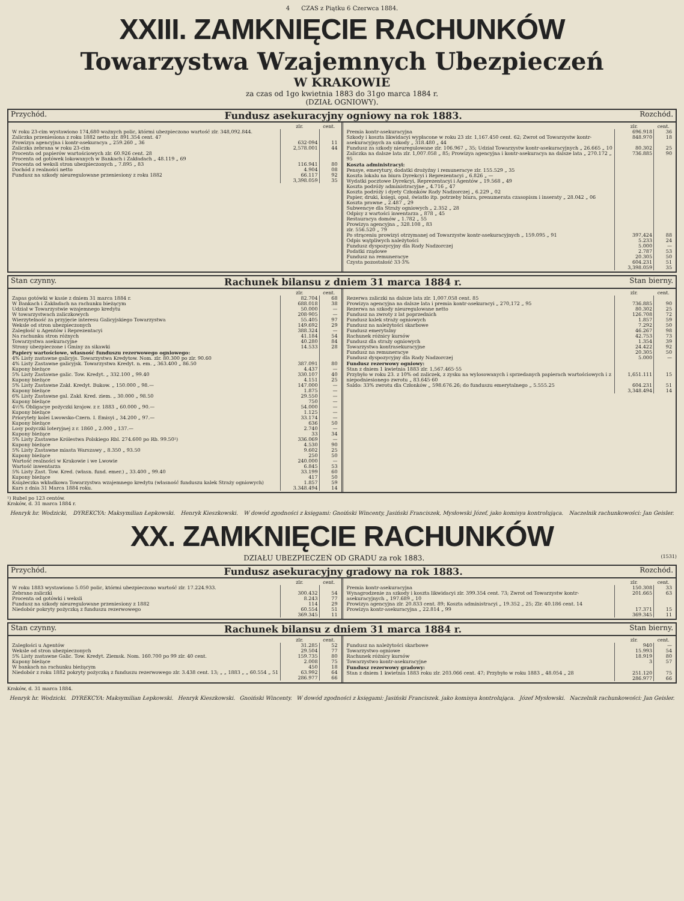4 CZAS z Piątku 6 Czerwca 1884.
XXIII. ZAMKNIĘCIE RACHUNKÓW
Towarzystwa Wzajemnych Ubezpieczeń
W KRAKOWIE
za czas od 1go kwietnia 1883 do 31go marca 1884 r.
(DZIAŁ OGNIOWY).
Przychód. Fundusz asekuracyjny ogniowy na rok 1883. Rozchód.
| | zlr. | cent. |
| --- | --- | --- |
| W roku 23-cim wystawiono 174,680 ważnych polic, którmi ubezpieczono wartość zlr. 348,092.844. | | |
| Zaliczka przeniesiona z roku 1882 netto zlr. 891.354 cent. 47 | | |
| Prowizya agencyjna i kontr-asekuracya „ 259.260 „ 36 | 632·094 | 11 |
| Zaliczka zebrana w roku 23-cim | 2,578.001 | 44 |
| Procenta od papierów wartościowych zlr. 60.926 cent. 28 | | |
| Procenta od gotówek lokowanych w Bankach i Zakładach „ 48.119 „ 69 | | |
| Procenta od weksli stron ubezpieczonych „ 7.895 „ 83 | 116.941 | 80 |
| Dochód z realności netto | 4.904 | 08 |
| Fundusz na szkody nieuregulowane przeniesiony z roku 1882 | 66.117 | 92 |
| | 3,398.059 | 35 |
| | zlr. | cent. |
| --- | --- | --- |
| Premia kontr-asekuracyjna | 696.918 | 36 |
| Szkody i koszta likwidacyi wypłacone w roku 23 zlr. 1,167.450 cent. 62; Zwrot od Towarzystw kontr-asekuracyjnych za szkody „ 318.480 „ 44 | 848.970 | 18 |
| Fundusz za szkody nieuregulowane zlr. 106.967 „ 35; Udział Towarzystw kontr-asekuracyjnych „ 26.665 „ 10 | 80.302 | 25 |
| Zaliczka na dalsze lata zlr. 1,007.058 „ 85; Prowizya agencyjna i kontr-asekuracya na dalsze lata „ 270.172 „ 95 | 736.885 | 90 |
| Koszta administracyi: | | |
| Pensye, emerytury, dodatki drożyźny i remuneracye zlr. 155.529 „ 35 | | |
| Koszta lokalu na biura Dyrekcyi i Reprezentacyi „ 6.826 „ — | | |
| Wydatki pocztowe Dyrekcyi, Reprezentacyi i Agentów „ 19.568 „ 49 | | |
| Koszta podróży administracyjne „ 4.716 „ 47 | | |
| Koszta podróży i dyety Członków Rady Nadzorczej „ 6.229 „ 02 | | |
| Papier, druki, księgi, opał, światło itp. potrzeby biura, prenumerata czasopism i inseraty „ 28.042 „ 06 | | |
| Koszta prawne „ 2.487 „ 29 | | |
| Subwencye dla Straży ogniowych „ 2.352 „ 28 | | |
| Odpisy z wartości inwentarza „ 878 „ 45 | | |
| Restauracya domów „ 1.782 „ 55 | | |
| Prowizya agencyjna „ 328.108 „ 83 | | |
| zlr. 556.520 „ 79 | | |
| Po strąceniu prowizyi otrzymanej od Towarzystw kontr-asekuracyjnych „ 159.095 „ 91 | 397,424 | 88 |
| Odpis wątpliwych należytości | 5.233 | 24 |
| Fundusz dyspozycyjny dla Rady Nadzorczej | 5.000 | — |
| Podatki rządowe | 2.787 | 53 |
| Fundusz na remuneracye | 20.305 | 50 |
| Czysta pozostałość 33·3% | 604.231 | 51 |
| | 3,398.059 | 35 |
Stan czynny. Rachunek bilansu z dniem 31 marca 1884 r. Stan bierny.
| | zlr. | cent. |
| --- | --- | --- |
| Zapas gotówki w kasie z dniem 31 marca 1884 r. | 82.704 | 68 |
| W Bankach i Zakładach na rachunku bieżącym | 688.018 | 38 |
| Udział w Towarzystwie wzajemnego kredytu | 50.000 | — |
| W towarzystwach zaliczkowych | 208·905 | — |
| Wierzytelność za przyjęcie interesu Galicyjskiego Towarzystwa | 55.405 | 97 |
| Weksle od stron ubezpieczonych | 149.692 | 29 |
| Zaległość u Agentów i Reprezentacyi | 388.324 | — |
| Na rachunku stron różnych | 41.184 | 54 |
| Towarzystwa asekuracyjne | 40.280 | 84 |
| Strony ubezpieczone i Gminy za sikawki | 14.533 | 28 |
| Papiery wartościowe, własność funduszu rezerwowego ogniowego: | | |
| 4% Listy zastawne galicyjs. Towarzystwa Kredytow. Nom. zlr. 80.300 po zlr. 90.60 | | |
| 4% Listy Zastawne galicyjsk. Towarzystwa Kredyt. n. em. „ 363.400 „ 86.50 | 387.091 | 80 |
| Kupony bieżące | 4.437 | — |
| 5% Listy Zastawne galic. Tow. Kredyt. „ 332.100 „ 99.40 | 330.107 | 40 |
| Kupony bieżące | 4.151 | 25 |
| 5% Listy Zastawne Zakł. Kredyt. Bukow. „ 150.000 „ 98.— | 147.000 | — |
| Kupony bieżące | 1.875 | — |
| 6% Listy Zastawne gal. Zakł. Kred. ziem. „ 30.000 „ 98.50 | 29.550 | — |
| Kupony bieżące | 750 | — |
| 4½% Obligacye pożyczki krajow. z r. 1883 „ 60.000 „ 90.— | 54.000 | — |
| Kupony bieżące | 1.125 | — |
| Priorytety kolei Lwowsko-Czern. I. Emisyi „ 34.200 „ 97.— | 33.174 | — |
| Kupony bieżące | 636 | 50 |
| Losy pożyczki loteryjnej z r. 1860 „ 2.000 „ 137.— | 2.740 | — |
| Kupony bieżące | 33 | 34 |
| 5% Listy Zastawne Królestwa Polskiego Rbl. 274.600 po Rb. 99.50¹) | 336.069 | — |
| Kupony bieżące | 4.530 | 90 |
| 5% Listy Zastawne miasta Warszawy „ 8.350 „ 93.50 | 9.602 | 25 |
| Kupony bieżące | 250 | 50 |
| Wartość realności w Krakowie i we Lwowie | 240.000 | — |
| Wartość inwentarza | 6.845 | 53 |
| 5% Listy Zast. Tow. Kred. (własn. fund. emer.) „ 33.400 „ 99.40 | 33.199 | 60 |
| Kupony bieżące | 417 | 50 |
| Książeczka wkładkowa Towarzystwa wzajemnego kredytu (własność funduszu kalek Straży ogniowych) | 1.857 | 59 |
| Kurs z dnia 31 Marca 1884 roku. | 3.348.494 | 14 |
| | zlr. | cent. |
| --- | --- | --- |
| Rezerwa zaliczki na dalsze lata zlr. 1,007.058 cent. 85 | | |
| Prowizya agencyjna na dalsze lata i premia kontr-asekuracyi „ 270,172 „ 95 | 736.885 | 90 |
| Rezerwa na szkody nieuregulowane netto | 80.302 | 25 |
| Fundusz na zwroty z lat poprzednich | 126.708 | 72 |
| Fundusz kalek straży ogniowych | 1.857 | 59 |
| Fundusz na należytości skarbowe | 7.292 | 50 |
| Fundusz emerytalny | 46.267 | 98 |
| Rachunek różnicy kursów | 42.753 | 73 |
| Fundusz dla straży ogniowych | 1.354 | 39 |
| Towarzystwa kontrasekuracyjne | 24.422 | 92 |
| Fundusz na remuneracye | 20.305 | 50 |
| Fundusz dyspozycyjny dla Rady Nadzorczej | 5.000 | — |
| Fundusz rezerwowy ogniowy: | | |
| Stan z dniem 1 kwietnia 1883 zlr. 1,567.465·55 | | |
| Przybyło w roku 23. z 10% od zaliczek, z zysku na wylosowanych i sprzedanych papierach wartościowych i z niepodniesionego zwrotu „ 83.645·60 | 1,651.111 | 15 |
| Saldo: 33% zwrotu dla Członków „ 598.676.26; do funduszu emerytalnego „ 5.555.25 | 604.231 | 51 |
| | 3,348.494 | 14 |
¹) Rubel po 123 centów.
Kraków, d. 31 marca 1884 r.
Henryk hr. Wodzicki, DYREKCYA: Maksymilian Łepkowski. Henryk Kieszkowski. W dowód zgodności z księgami: Gnoiński Wincenty, Jasiński Franciszek, Mysłowski Józef, jako komisya kontrolująca. Naczelnik rachunkowości: Jan Geisler.
XX. ZAMKNIĘCIE RACHUNKÓW
DZIAŁU UBEZPIECZEŃ OD GRADU za rok 1883. (1531)
Przychód. Fundusz asekuracyjny gradowy na rok 1883. Rozchód.
| | zlr. | cent. |
| --- | --- | --- |
| W roku 1883 wystawiono 5.050 polic, którmi ubezpieczono wartość zlr. 17.224.933. | | |
| Zebrano zaliczki | 300.432 | 54 |
| Procenta od gotówki i weksli | 8.243 | 77 |
| Fundusz na szkody nieuregulowane przeniesiony z 1882 | 114 | 29 |
| Niedobór pokryty pożyczką z funduszu rezerwowego | 60.554 | 51 |
| | 369.345 | 11 |
| | zlr. | cent. |
| --- | --- | --- |
| Premia kontr-asekuracyjna | 150.308 | 33 |
| Wynagrodzenie za szkody i koszta likwidacyi zlr. 399.354 cent. 73; Zwrot od Towarzystw kontr-asekuracyjnych „ 197.689 „ 10 | 201.665 | 63 |
| Prowizya agencyjna zlr. 20.833 cent. 89; Koszta administracyi „ 19.352 „ 25; Zlr. 40.186 cent. 14 | | |
| Prowizya kontr-asekuracyjna „ 22.814 „ 99 | 17.371 | 15 |
| | 369.345 | 11 |
Stan czynny. Rachunek bilansu z dniem 31 marca 1884 r. Stan bierny.
| | zlr. | cent. |
| --- | --- | --- |
| Zaległości u Agentów | 31.285 | 52 |
| Weksle od stron ubezpieczonych | 29.504 | 77 |
| 5% Listy zastawne Galic. Tow. Kredyt. Ziemsk. Nom. 160.700 po 99 zlr. 40 cent. | 159.735 | 80 |
| Kupony bieżące | 2.008 | 75 |
| W bankach na rachunku bieżącym | 450 | 18 |
| Niedobór z roku 1882 pokryty pożyczką z funduszu rezerwowego zlr. 3.438 cent. 13; „ „ 1883 „ „ 60.554 „ 51 | 63.992 | 64 |
| | 286.977 | 66 |
| | zlr. | cent. |
| --- | --- | --- |
| Fundusz na należytości skarbowe | 940 | — |
| Towarzystwo ogniowe | 15.993 | 54 |
| Rachunek różnicy kursów | 18.919 | 80 |
| Towarzystwo kontr-asekuracyjne | 3 | 57 |
| Fundusz rezerwowy gradowy: | | |
| Stan z dniem 1 kwietnia 1883 roku zlr. 203.066 cent. 47; Przybyło w roku 1883 „ 48.054 „ 28 | 251.120 | 75 |
| | 286.977 | 66 |
Kraków, d. 31 marca 1884.
Henryk hr. Wodzicki. DYREKCYA: Maksymilian Łepkowski. Henryk Kieszkowski. Gnoiński Wincenty. W dowód zgodności z księgami: Jasiński Franciszek. jako komisya kontrolująca. Józef Mysłowski. Naczelnik rachunkowości: Jan Geisler.